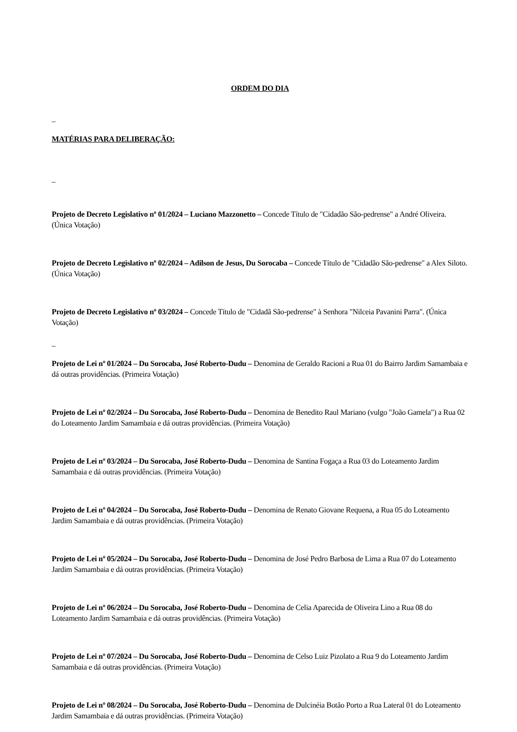ORDEM DO DIA
_
MATÉRIAS PARA DELIBERAÇÃO:
_
Projeto de Decreto Legislativo nº 01/2024 – Luciano Mazzonetto – Concede Título de "Cidadão São-pedrense" a André Oliveira. (Única Votação)
Projeto de Decreto Legislativo nº 02/2024 – Adilson de Jesus, Du Sorocaba – Concede Título de "Cidadão São-pedrense" a Alex Siloto. (Única Votação)
Projeto de Decreto Legislativo nº 03/2024 – Concede Título de "Cidadã São-pedrense" à Senhora "Nilceia Pavanini Parra". (Única Votação)
_
Projeto de Lei nº 01/2024 – Du Sorocaba, José Roberto-Dudu – Denomina de Geraldo Racioni a Rua 01 do Bairro Jardim Samambaia e dá outras providências. (Primeira Votação)
Projeto de Lei nº 02/2024 – Du Sorocaba, José Roberto-Dudu – Denomina de Benedito Raul Mariano (vulgo "João Gamela") a Rua 02 do Loteamento Jardim Samambaia e dá outras providências. (Primeira Votação)
Projeto de Lei nº 03/2024 – Du Sorocaba, José Roberto-Dudu – Denomina de Santina Fogaça a Rua 03 do Loteamento Jardim Samambaia e dá outras providências. (Primeira Votação)
Projeto de Lei nº 04/2024 – Du Sorocaba, José Roberto-Dudu – Denomina de Renato Giovane Requena, a Rua 05 do Loteamento Jardim Samambaia e dá outras providências. (Primeira Votação)
Projeto de Lei nº 05/2024 – Du Sorocaba, José Roberto-Dudu – Denomina de José Pedro Barbosa de Lima a Rua 07 do Loteamento Jardim Samambaia e dá outras providências. (Primeira Votação)
Projeto de Lei nº 06/2024 – Du Sorocaba, José Roberto-Dudu – Denomina de Celia Aparecida de Oliveira Lino a Rua 08 do Loteamento Jardim Samambaia e dá outras providências. (Primeira Votação)
Projeto de Lei nº 07/2024 – Du Sorocaba, José Roberto-Dudu – Denomina de Celso Luiz Pizolato a Rua 9 do Loteamento Jardim Samambaia e dá outras providências. (Primeira Votação)
Projeto de Lei nº 08/2024 – Du Sorocaba, José Roberto-Dudu – Denomina de Dulcinéia Botão Porto a Rua Lateral 01 do Loteamento Jardim Samambaia e dá outras providências. (Primeira Votação)